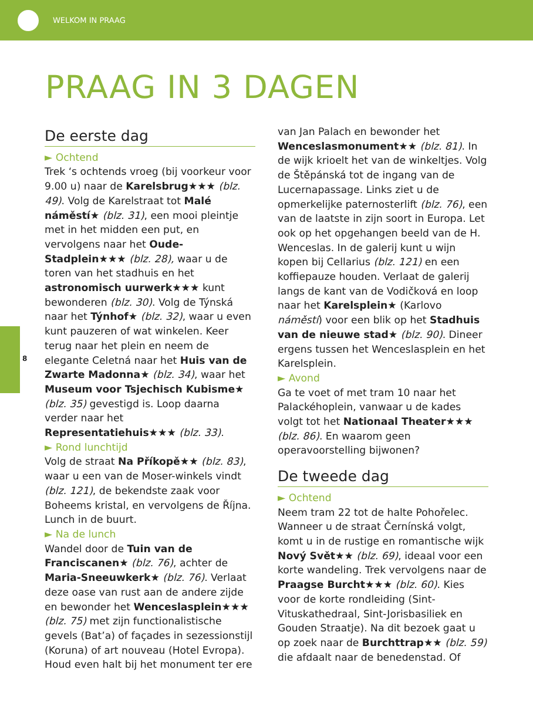WELKOM IN PRAAG
8
PRAAG IN 3 DAGEN
De eerste dag
► Ochtend
Trek ‘s ochtends vroeg (bij voorkeur voor 9.00 u) naar de Karelsbrug★★★ (blz. 49). Volg de Karelstraat tot Malé náměstí★ (blz. 31), een mooi pleintje met in het midden een put, en vervolgens naar het Oude-Stadplein★★★ (blz. 28), waar u de toren van het stadhuis en het astronomisch uurwerk★★★ kunt bewonderen (blz. 30). Volg de Týnská naar het Týnhof★ (blz. 32), waar u even kunt pauzeren of wat winkelen. Keer terug naar het plein en neem de elegante Celetná naar het Huis van de Zwarte Madonna★ (blz. 34), waar het Museum voor Tsjechisch Kubisme★ (blz. 35) gevestigd is. Loop daarna verder naar het Representatiehuis★★★ (blz. 33).
► Rond lunchtijd
Volg de straat Na Příkopě★★ (blz. 83), waar u een van de Moser-winkels vindt (blz. 121), de bekendste zaak voor Boheems kristal, en vervolgens de Října. Lunch in de buurt.
► Na de lunch
Wandel door de Tuin van de Franciscanen★ (blz. 76), achter de Maria-Sneeuwkerk★ (blz. 76). Verlaat deze oase van rust aan de andere zijde en bewonder het Wenceslasplein★★★ (blz. 75) met zijn functionalistische gevels (Bat’a) of façades in sezessionstijl (Koruna) of art nouveau (Hotel Evropa). Houd even halt bij het monument ter ere
van Jan Palach en bewonder het Wenceslasmonument★★ (blz. 81). In de wijk krioelt het van de winkeltjes. Volg de Štěpánská tot de ingang van de Lucernapassage. Links ziet u de opmerkelijke paternosterlift (blz. 76), een van de laatste in zijn soort in Europa. Let ook op het opgehangen beeld van de H. Wenceslas. In de galerij kunt u wijn kopen bij Cellarius (blz. 121) en een koffiepauze houden. Verlaat de galerij langs de kant van de Vodičková en loop naar het Karelsplein★ (Karlovo náměstí) voor een blik op het Stadhuis van de nieuwe stad★ (blz. 90). Dineer ergens tussen het Wenceslasplein en het Karelsplein.
► Avond
Ga te voet of met tram 10 naar het Palackéhoplein, vanwaar u de kades volgt tot het Nationaal Theater★★★ (blz. 86). En waarom geen operavoorstelling bijwonen?
De tweede dag
► Ochtend
Neem tram 22 tot de halte Pohořelec. Wanneer u de straat Černínská volgt, komt u in de rustige en romantische wijk Nový Svět★★ (blz. 69), ideaal voor een korte wandeling. Trek vervolgens naar de Praagse Burcht★★★ (blz. 60). Kies voor de korte rondleiding (Sint-Vituskathedraal, Sint-Jorisbasiliek en Gouden Straatje). Na dit bezoek gaat u op zoek naar de Burchttrap★★ (blz. 59) die afdaalt naar de benedenstad. Of